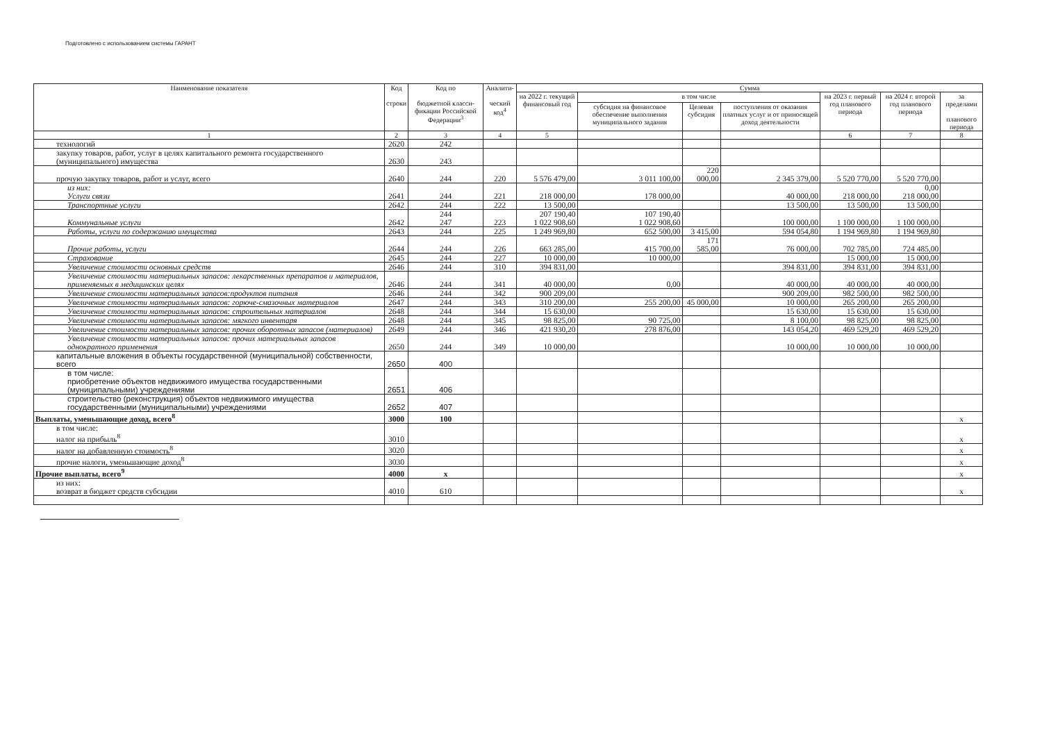Подготовлено с использованием системы ГАРАНТ
| Наименование показателя | Код строки | Код по бюджетной класси-фикации Российской Федерации<sup>3</sup> | Аналити- ческий код<sup>4</sup> | Сумма | | | | | | |
| --- | --- | --- | --- | --- | --- | --- | --- | --- | --- | --- |
| | | | | на 2022 г. текущий финансовый год | в том числе | | | на 2023 г. первый год планового периода | на 2024 г. второй год планового периода | за пределами планового периода |
| | | | | | субсидия на финансовое обеспечение выполнения муниципального задания | Целевая субсидия | поступления от оказания платных услуг и от приносящей доход деятельности | | | |
| 1 | 2 | 3 | 4 | 5 | | | | 6 | 7 | 8 |
| технологий | 2620 | 242 | | | | | | | | |
| закупку товаров, работ, услуг в целях капитального ремонта государственного (муниципального) имущества | 2630 | 243 | | | | | | | | |
| прочую закупку товаров, работ и услуг, всего | 2640 | 244 | 220 | 5 576 479,00 | 3 011 100,00 | 220 000,00 | 2 345 379,00 | 5 520 770,00 | 5 520 770,00 | |
| из них: Услуги связи | 2641 | 244 | 221 | 218 000,00 | 178 000,00 | | 40 000,00 | 218 000,00 | 0,00 218 000,00 | |
| Транспортные услуги | 2642 | 244 | 222 | 13 500,00 | | | 13 500,00 | 13 500,00 | 13 500,00 | |
| Коммунальные услуги | 2642 | 244 247 | 223 | 207 190,40 1 022 908,60 | 107 190,40 1 022 908,60 | | 100 000,00 | 1 100 000,00 | 1 100 000,00 | |
| Работы, услуги по содержанию имущества | 2643 | 244 | 225 | 1 249 969,80 | 652 500,00 | 3 415,00 | 594 054,80 | 1 194 969,80 | 1 194 969,80 | |
| Прочие работы, услуги | 2644 | 244 | 226 | 663 285,00 | 415 700,00 | 171 585,00 | 76 000,00 | 702 785,00 | 724 485,00 | |
| Страхование | 2645 | 244 | 227 | 10 000,00 | 10 000,00 | | | 15 000,00 | 15 000,00 | |
| Увеличение стоимости основных средств | 2646 | 244 | 310 | 394 831,00 | | | 394 831,00 | 394 831,00 | 394 831,00 | |
| Увеличение стоимости материальных запасов: лекарственных препаратов и материалов, применяемых в медицинских целях | 2646 | 244 | 341 | 40 000,00 | 0,00 | | 40 000,00 | 40 000,00 | 40 000,00 | |
| Увеличение стоимости материальных запасов:продуктов питания | 2646 | 244 | 342 | 900 209,00 | | | 900 209,00 | 982 500,00 | 982 500,00 | |
| Увеличение стоимости материальных запасов: горюче-смазочных материалов | 2647 | 244 | 343 | 310 200,00 | 255 200,00 | 45 000,00 | 10 000,00 | 265 200,00 | 265 200,00 | |
| Увеличение стоимости материальных запасов: строительных материалов | 2648 | 244 | 344 | 15 630,00 | | | 15 630,00 | 15 630,00 | 15 630,00 | |
| Увеличение стоимости материальных запасов: мягкого инвентаря | 2648 | 244 | 345 | 98 825,00 | 90 725,00 | | 8 100,00 | 98 825,00 | 98 825,00 | |
| Увеличение стоимости материальных запасов: прочих оборотных запасов (материалов) | 2649 | 244 | 346 | 421 930,20 | 278 876,00 | | 143 054,20 | 469 529,20 | 469 529,20 | |
| Увеличение стоимости материальных запасов: прочих материальных запасов однократного применения | 2650 | 244 | 349 | 10 000,00 | | | 10 000,00 | 10 000,00 | 10 000,00 | |
| капитальные вложения в объекты государственной (муниципальной) собственности, всего | 2650 | 400 | | | | | | | | |
| в том числе: приобретение объектов недвижимого имущества государственными (муниципальными) учреждениями | 2651 | 406 | | | | | | | | |
| строительство (реконструкция) объектов недвижимого имущества государственными (муниципальными) учреждениями | 2652 | 407 | | | | | | | | |
| Выплаты, уменьшающие доход, всего<sup>8</sup> | 3000 | 100 | | | | | | | | x |
| в том числе: налог на прибыль<sup>8</sup> | 3010 | | | | | | | | | x |
| налог на добавленную стоимость<sup>8</sup> | 3020 | | | | | | | | | x |
| прочие налоги, уменьшающие доход<sup>8</sup> | 3030 | | | | | | | | | x |
| Прочие выплаты, всего<sup>9</sup> | 4000 | x | | | | | | | | x |
| из них: возврат в бюджет средств субсидии | 4010 | 610 | | | | | | | | x |